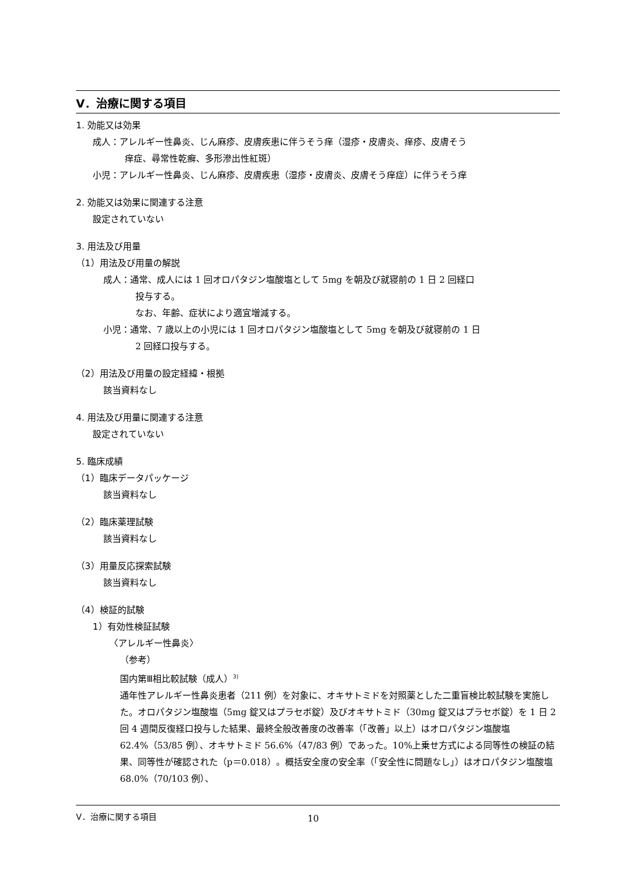Ⅴ．治療に関する項目
1. 効能又は効果
成人：アレルギー性鼻炎、じん麻疹、皮膚疾患に伴うそう痒（湿疹・皮膚炎、痒疹、皮膚そう
痒症、尋常性乾癬、多形滲出性紅斑）
小児：アレルギー性鼻炎、じん麻疹、皮膚疾患（湿疹・皮膚炎、皮膚そう痒症）に伴うそう痒
2. 効能又は効果に関連する注意
設定されていない
3. 用法及び用量
（1）用法及び用量の解説
成人：通常、成人には 1 回オロパタジン塩酸塩として 5mg を朝及び就寝前の 1 日 2 回経口
投与する。
なお、年齢、症状により適宜増減する。
小児：通常、7 歳以上の小児には 1 回オロパタジン塩酸塩として 5mg を朝及び就寝前の 1 日
2 回経口投与する。
（2）用法及び用量の設定経緯・根拠
該当資料なし
4. 用法及び用量に関連する注意
設定されていない
5. 臨床成績
（1）臨床データパッケージ
該当資料なし
（2）臨床薬理試験
該当資料なし
（3）用量反応探索試験
該当資料なし
（4）検証的試験
1）有効性検証試験
〈アレルギー性鼻炎〉
（参考）
国内第Ⅲ相比較試験（成人）<sup>3)</sup>
通年性アレルギー性鼻炎患者（211 例）を対象に、オキサトミドを対照薬とした二重盲検比較試験を実施した。オロパタジン塩酸塩（5mg 錠又はプラセボ錠）及びオキサトミド（30mg 錠又はプラセボ錠）を 1 日 2 回 4 週間反復経口投与した結果、最終全般改善度の改善率（「改善」以上）はオロパタジン塩酸塩 62.4%（53/85 例）、オキサトミド 56.6%（47/83 例）であった。10%上乗せ方式による同等性の検証の結果、同等性が確認された（p＝0.018）。概括安全度の安全率（「安全性に問題なし」）はオロパタジン塩酸塩 68.0%（70/103 例）、
Ⅴ．治療に関する項目 10